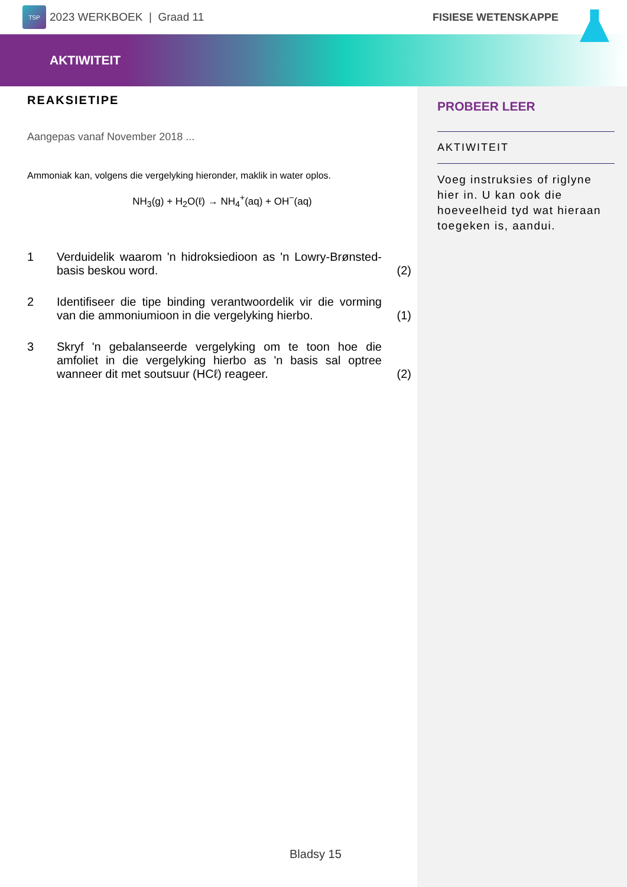TSP
2023 WERKBOEK | Graad 11 FISIESE WETENSKAPPE
AKTIWITEIT
REAKSIETIPE
Aangepas vanaf November 2018 ...
Ammoniak kan, volgens die vergelyking hieronder, maklik in water oplos.
NH<sub>3</sub>(g) + H<sub>2</sub>O(ℓ) → NH<sub>4</sub><sup>+</sup>(aq) + OH<sup>−</sup>(aq)
1 Verduidelik waarom 'n hidroksiedioon as 'n Lowry-Brønsted-basis beskou word. (2)
2 Identifiseer die tipe binding verantwoordelik vir die vorming van die ammoniumioon in die vergelyking hierbo. (1)
3 Skryf 'n gebalanseerde vergelyking om te toon hoe die amfoliet in die vergelyking hierbo as 'n basis sal optree wanneer dit met soutsuur (HCℓ) reageer. (2)
PROBEER LEER
AKTIWITEIT
Voeg instruksies of riglyne hier in. U kan ook die hoeveelheid tyd wat hieraan toegeken is, aandui.
Bladsy 15